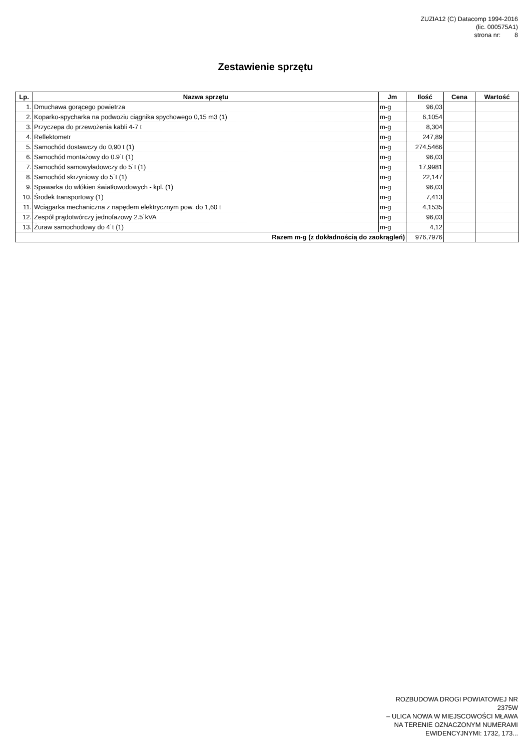ZUZIA12 (C) Datacomp 1994-2016
(lic. 000575A1)
strona nr: 8
Zestawienie sprzętu
| Lp. | Nazwa sprzętu | Jm | Ilość | Cena | Wartość |
| --- | --- | --- | --- | --- | --- |
| 1. | Dmuchawa gorącego powietrza | m-g | 96,03 | | |
| 2. | Koparko-spycharka na podwoziu ciągnika spychowego 0,15 m3 (1) | m-g | 6,1054 | | |
| 3. | Przyczepa do przewożenia kabli 4-7 t | m-g | 8,304 | | |
| 4. | Reflektometr | m-g | 247,89 | | |
| 5. | Samochód dostawczy do 0,90 t (1) | m-g | 274,5466 | | |
| 6. | Samochód montażowy do 0.9˙t (1) | m-g | 96,03 | | |
| 7. | Samochód samowyładowczy do 5˙t (1) | m-g | 17,9981 | | |
| 8. | Samochód skrzyniowy do 5˙t (1) | m-g | 22,147 | | |
| 9. | Spawarka do włókien światłowodowych - kpl. (1) | m-g | 96,03 | | |
| 10. | Środek transportowy (1) | m-g | 7,413 | | |
| 11. | Wciągarka mechaniczna z napędem elektrycznym pow. do 1,60 t | m-g | 4,1535 | | |
| 12. | Zespół prądotwórczy jednofazowy 2.5˙kVA | m-g | 96,03 | | |
| 13. | Żuraw samochodowy do 4˙t (1) | m-g | 4,12 | | |
| Razem m-g (z dokładnością do zaokrągleń) | | | 976,7976 | | |
ROZBUDOWA DROGI POWIATOWEJ NR
2375W
– ULICA NOWA W MIEJSCOWOŚCI MŁAWA
NA TERENIE OZNACZONYM NUMERAMI
EWIDENCYJNYMI: 1732, 173...